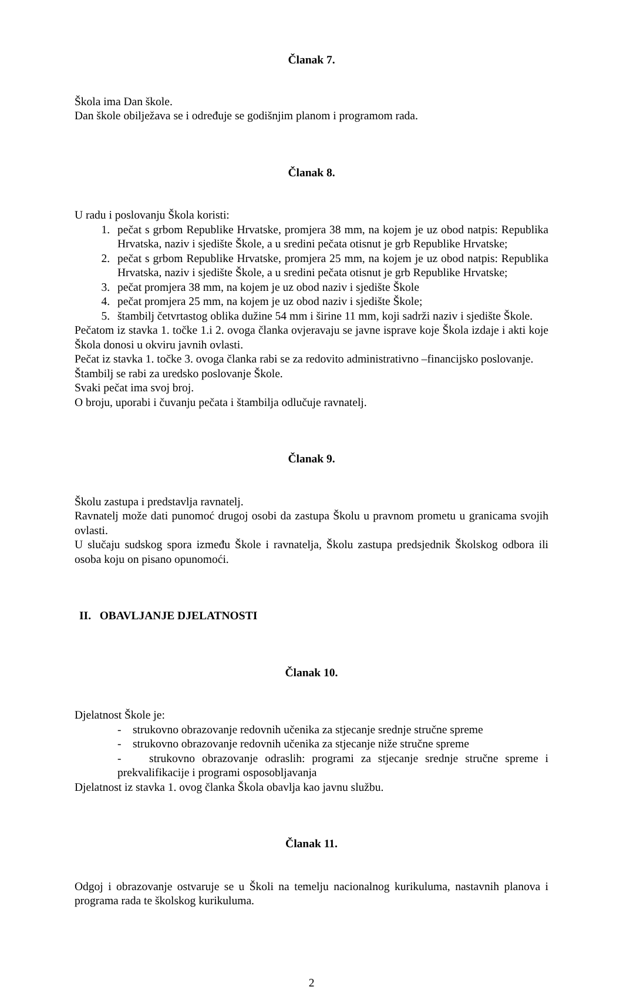Članak 7.
Škola ima Dan škole.
Dan škole obilježava se i određuje se godišnjim planom i programom rada.
Članak 8.
U radu i poslovanju Škola koristi:
1. pečat s grbom Republike Hrvatske, promjera 38 mm, na kojem je uz obod natpis: Republika Hrvatska, naziv i sjedište Škole, a u sredini pečata otisnut je grb Republike Hrvatske;
2. pečat s grbom Republike Hrvatske, promjera 25 mm, na kojem je uz obod natpis: Republika Hrvatska, naziv i sjedište Škole, a u sredini pečata otisnut je grb Republike Hrvatske;
3. pečat promjera 38 mm, na kojem je uz obod naziv i sjedište Škole
4. pečat promjera 25 mm, na kojem je uz obod naziv i sjedište Škole;
5. štambilj četvrtastog oblika dužine 54 mm i širine 11 mm, koji sadrži naziv i sjedište Škole.
Pečatom iz stavka 1. točke 1.i 2. ovoga članka ovjeravaju se javne isprave koje Škola izdaje i akti koje Škola donosi u okviru javnih ovlasti.
Pečat iz stavka 1. točke 3. ovoga članka rabi se za redovito administrativno –financijsko poslovanje.
Štambilj se rabi za uredsko poslovanje Škole.
Svaki pečat ima svoj broj.
O broju, uporabi i čuvanju pečata i štambilja odlučuje ravnatelj.
Članak 9.
Školu zastupa i predstavlja ravnatelj.
Ravnatelj može dati punomoć drugoj osobi da zastupa Školu u pravnom prometu u granicama svojih ovlasti.
U slučaju sudskog spora između Škole i ravnatelja, Školu zastupa predsjednik Školskog odbora ili osoba koju on pisano opunomoći.
II. OBAVLJANJE DJELATNOSTI
Članak 10.
Djelatnost Škole je:
- strukovno obrazovanje redovnih učenika za stjecanje srednje stručne spreme
- strukovno obrazovanje redovnih učenika za stjecanje niže stručne spreme
- strukovno obrazovanje odraslih: programi za stjecanje srednje stručne spreme i prekvalifikacije i programi osposobljavanja
Djelatnost iz stavka 1. ovog članka Škola obavlja kao javnu službu.
Članak 11.
Odgoj i obrazovanje ostvaruje se u Školi na temelju nacionalnog kurikuluma, nastavnih planova i programa rada te školskog kurikuluma.
2